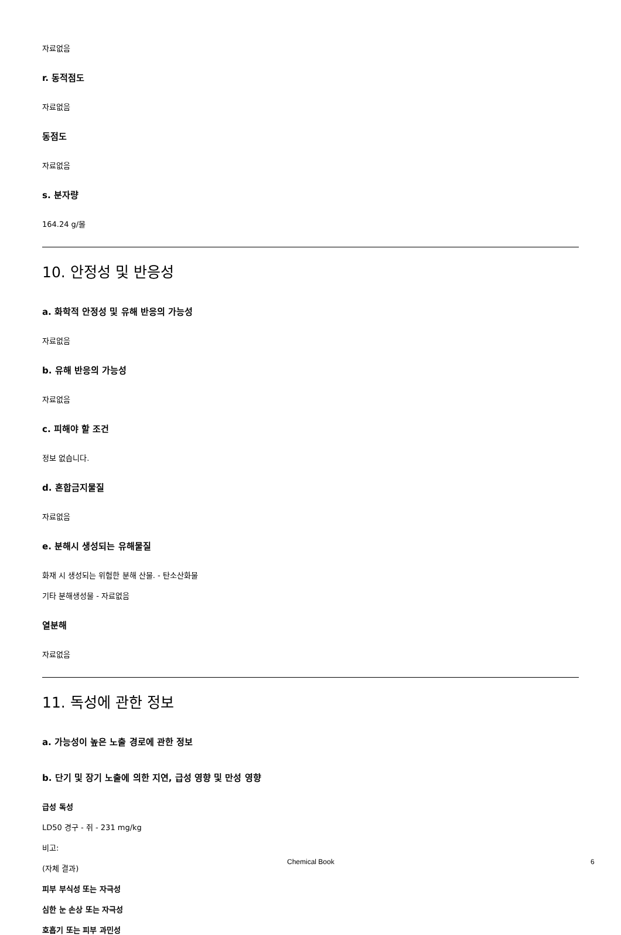자료없음
r. 동적점도
자료없음
동점도
자료없음
s. 분자량
164.24 g/몰
10. 안정성 및 반응성
a. 화학적 안정성 및 유해 반응의 가능성
자료없음
b. 유해 반응의 가능성
자료없음
c. 피해야 할 조건
정보 없습니다.
d. 혼합금지물질
자료없음
e. 분해시 생성되는 유해물질
화재 시 생성되는 위험한 분해 산물. - 탄소산화물
기타 분해생성물 - 자료없음
열분해
자료없음
11. 독성에 관한 정보
a. 가능성이 높은 노출 경로에 관한 정보
b. 단기 및 장기 노출에 의한 지연, 급성 영향 및 만성 영향
급성 독성
LD50 경구 - 쥐 - 231 mg/kg
비고:
(자체 결과)
피부 부식성 또는 자극성
심한 눈 손상 또는 자극성
호흡기 또는 피부 과민성
Chemical Book 6